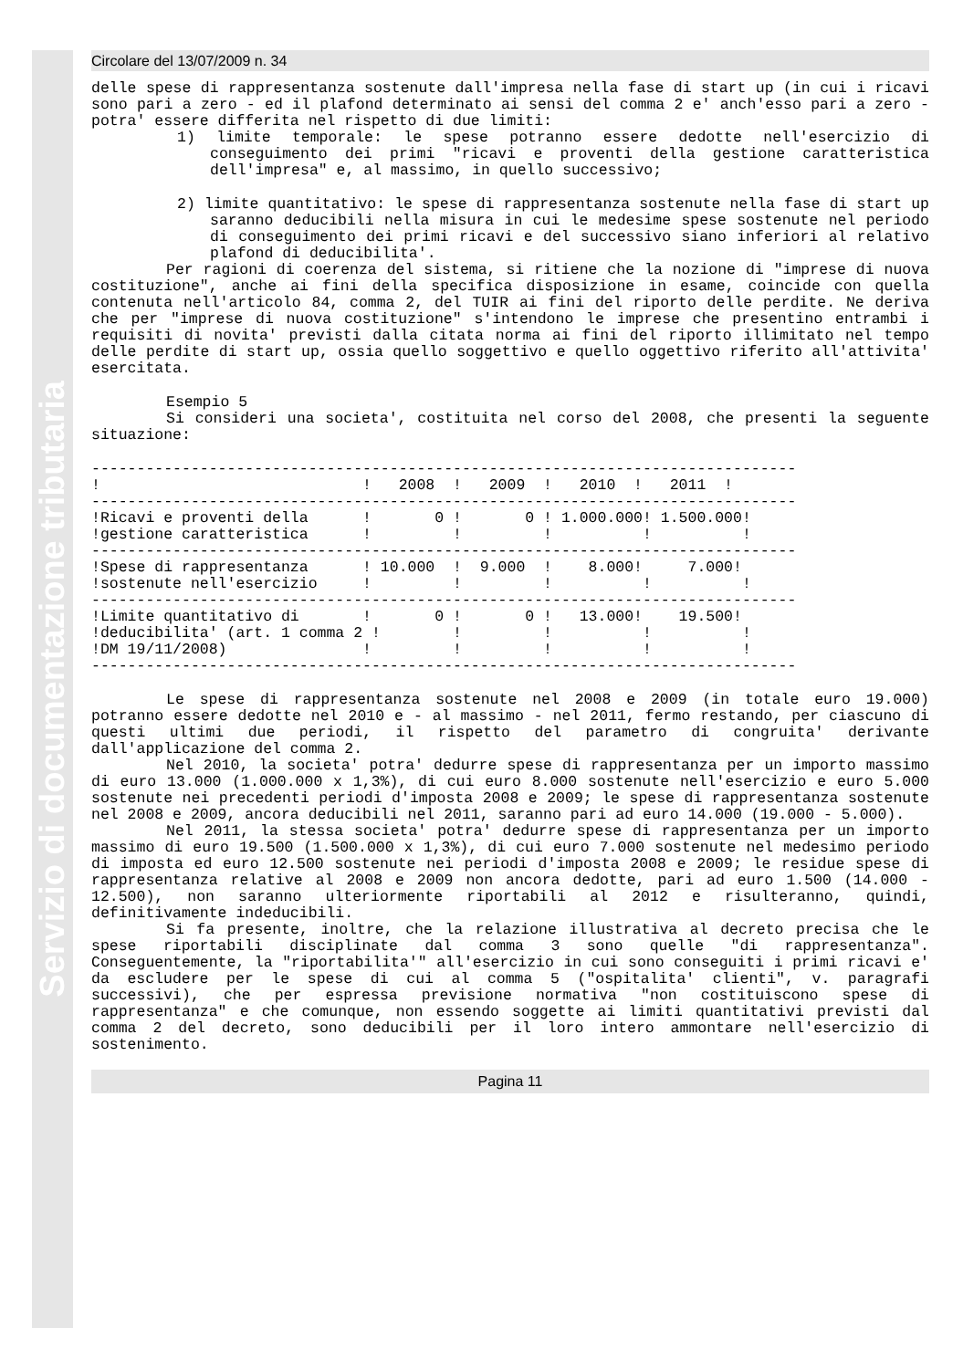Servizio di documentazione tributaria
Circolare del 13/07/2009 n. 34
delle spese di rappresentanza sostenute dall'impresa nella fase di start up (in cui i ricavi sono pari a zero - ed il plafond determinato ai sensi del comma 2 e' anch'esso pari a zero - potra' essere differita nel rispetto di due limiti:
1) limite temporale: le spese potranno essere dedotte nell'esercizio di conseguimento dei primi "ricavi e proventi della gestione caratteristica dell'impresa" e, al massimo, in quello successivo;
2) limite quantitativo: le spese di rappresentanza sostenute nella fase di start up saranno deducibili nella misura in cui le medesime spese sostenute nel periodo di conseguimento dei primi ricavi e del successivo siano inferiori al relativo plafond di deducibilita'.
Per ragioni di coerenza del sistema, si ritiene che la nozione di "imprese di nuova costituzione", anche ai fini della specifica disposizione in esame, coincide con quella contenuta nell'articolo 84, comma 2, del TUIR ai fini del riporto delle perdite. Ne deriva che per "imprese di nuova costituzione" s'intendono le imprese che presentino entrambi i requisiti di novita' previsti dalla citata norma ai fini del riporto illimitato nel tempo delle perdite di start up, ossia quello soggettivo e quello oggettivo riferito all'attivita' esercitata.
Esempio 5
Si consideri una societa', costituita nel corso del 2008, che presenti la seguente situazione:
------------------------------------------------------------------------------
!                             !   2008  !   2009  !   2010  !   2011  !
------------------------------------------------------------------------------
!Ricavi e proventi della      !       0 !       0 ! 1.000.000! 1.500.000!
!gestione caratteristica      !         !         !          !          !
------------------------------------------------------------------------------
!Spese di rappresentanza      ! 10.000  !  9.000  !    8.000!     7.000!
!sostenute nell'esercizio     !         !         !          !          !
------------------------------------------------------------------------------
!Limite quantitativo di       !       0 !       0 !   13.000!    19.500!
!deducibilita' (art. 1 comma 2 !        !         !          !          !
!DM 19/11/2008)               !         !         !          !          !
------------------------------------------------------------------------------
Le spese di rappresentanza sostenute nel 2008 e 2009 (in totale euro 19.000) potranno essere dedotte nel 2010 e - al massimo - nel 2011, fermo restando, per ciascuno di questi ultimi due periodi, il rispetto del parametro di congruita' derivante dall'applicazione del comma 2.
Nel 2010, la societa' potra' dedurre spese di rappresentanza per un importo massimo di euro 13.000 (1.000.000 x 1,3%), di cui euro 8.000 sostenute nell'esercizio e euro 5.000 sostenute nei precedenti periodi d'imposta 2008 e 2009; le spese di rappresentanza sostenute nel 2008 e 2009, ancora deducibili nel 2011, saranno pari ad euro 14.000 (19.000 - 5.000).
Nel 2011, la stessa societa' potra' dedurre spese di rappresentanza per un importo massimo di euro 19.500 (1.500.000 x 1,3%), di cui euro 7.000 sostenute nel medesimo periodo di imposta ed euro 12.500 sostenute nei periodi d'imposta 2008 e 2009; le residue spese di rappresentanza relative al 2008 e 2009 non ancora dedotte, pari ad euro 1.500 (14.000 - 12.500), non saranno ulteriormente riportabili al 2012 e risulteranno, quindi, definitivamente indeducibili.
Si fa presente, inoltre, che la relazione illustrativa al decreto precisa che le spese riportabili disciplinate dal comma 3 sono quelle "di rappresentanza". Conseguentemente, la "riportabilita'" all'esercizio in cui sono conseguiti i primi ricavi e' da escludere per le spese di cui al comma 5 ("ospitalita' clienti", v. paragrafi successivi), che per espressa previsione normativa "non costituiscono spese di rappresentanza" e che comunque, non essendo soggette ai limiti quantitativi previsti dal comma 2 del decreto, sono deducibili per il loro intero ammontare nell'esercizio di sostenimento.
Pagina 11